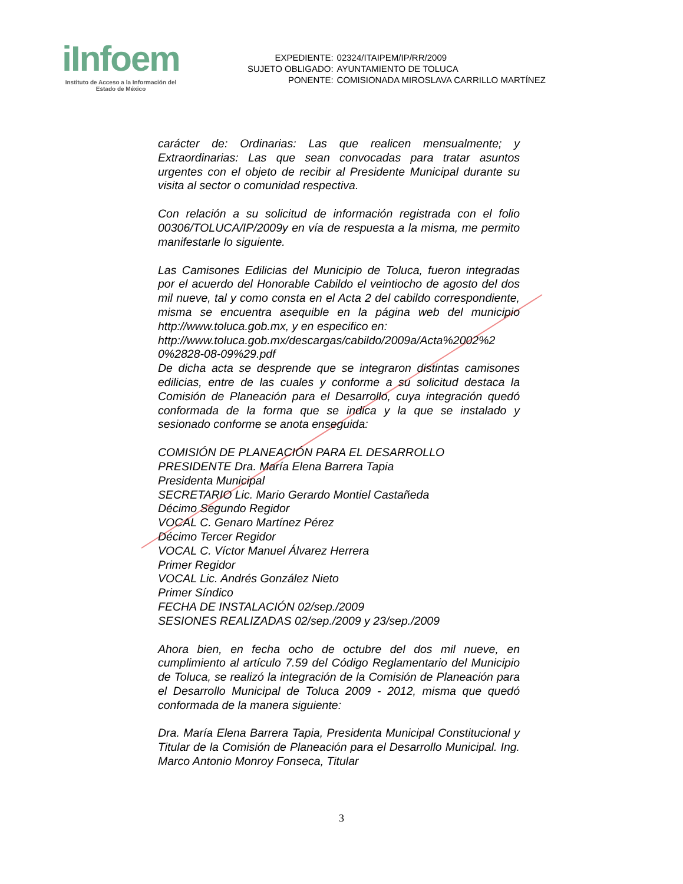iInfoem
Instituto de Acceso a la Información del
Estado de México
| EXPEDIENTE: | 02324/ITAIPEM/IP/RR/2009 |
| SUJETO OBLIGADO: | AYUNTAMIENTO DE TOLUCA |
| PONENTE: | COMISIONADA MIROSLAVA CARRILLO MARTÍNEZ |
carácter de: Ordinarias: Las que realicen mensualmente; y Extraordinarias: Las que sean convocadas para tratar asuntos urgentes con el objeto de recibir al Presidente Municipal durante su visita al sector o comunidad respectiva.
Con relación a su solicitud de información registrada con el folio 00306/TOLUCA/IP/2009y en vía de respuesta a la misma, me permito manifestarle lo siguiente.
Las Camisones Edilicias del Municipio de Toluca, fueron integradas por el acuerdo del Honorable Cabildo el veintiocho de agosto del dos mil nueve, tal y como consta en el Acta 2 del cabildo correspondiente, misma se encuentra asequible en la página web del municipio http://www.toluca.gob.mx, y en especifico en:
http://www.toluca.gob.mx/descargas/cabildo/2009a/Acta%2002%2 0%2828-08-09%29.pdf
De dicha acta se desprende que se integraron distintas camisones edilicias, entre de las cuales y conforme a su solicitud destaca la Comisión de Planeación para el Desarrollo, cuya integración quedó conformada de la forma que se indica y la que se instalado y sesionado conforme se anota enseguida:
COMISIÓN DE PLANEACIÓN PARA EL DESARROLLO
PRESIDENTE Dra. María Elena Barrera Tapia
Presidenta Municipal
SECRETARIO Lic. Mario Gerardo Montiel Castañeda
Décimo Segundo Regidor
VOCAL C. Genaro Martínez Pérez
Décimo Tercer Regidor
VOCAL C. Víctor Manuel Álvarez Herrera
Primer Regidor
VOCAL Lic. Andrés González Nieto
Primer Síndico
FECHA DE INSTALACIÓN 02/sep./2009
SESIONES REALIZADAS 02/sep./2009 y 23/sep./2009
Ahora bien, en fecha ocho de octubre del dos mil nueve, en cumplimiento al artículo 7.59 del Código Reglamentario del Municipio de Toluca, se realizó la integración de la Comisión de Planeación para el Desarrollo Municipal de Toluca 2009 - 2012, misma que quedó conformada de la manera siguiente:
Dra. María Elena Barrera Tapia, Presidenta Municipal Constitucional y Titular de la Comisión de Planeación para el Desarrollo Municipal. Ing. Marco Antonio Monroy Fonseca, Titular
3